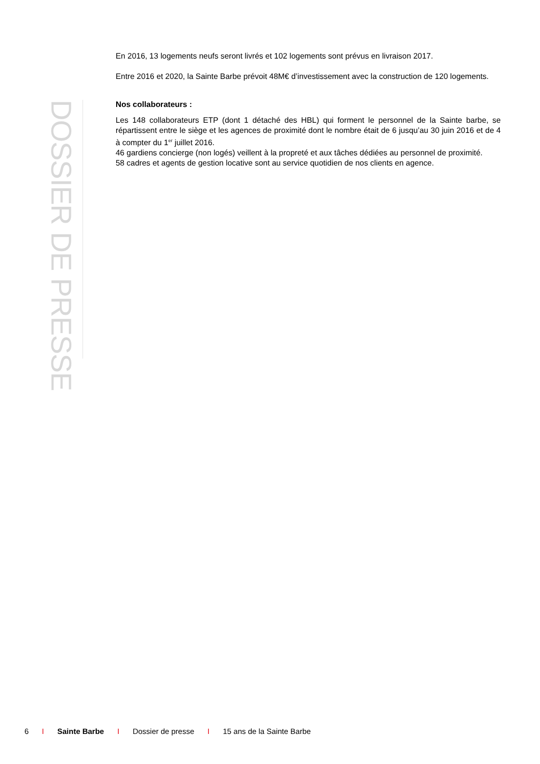En 2016, 13 logements neufs seront livrés et 102 logements sont prévus en livraison 2017.
Entre 2016 et 2020, la Sainte Barbe prévoit 48M€ d’investissement avec la construction de 120 logements.
DOSSIER DE PRESSE
Nos collaborateurs :
Les 148 collaborateurs ETP (dont 1 détaché des HBL) qui forment le personnel de la Sainte barbe, se répartissent entre le siège et les agences de proximité dont le nombre était de 6 jusqu’au 30 juin 2016 et de 4 à compter du 1<sup>er</sup> juillet 2016.
46 gardiens concierge (non logés) veillent à la propreté et aux tâches dédiées au personnel de proximité.
58 cadres et agents de gestion locative sont au service quotidien de nos clients en agence.
6 I Sainte Barbe I Dossier de presse I 15 ans de la Sainte Barbe